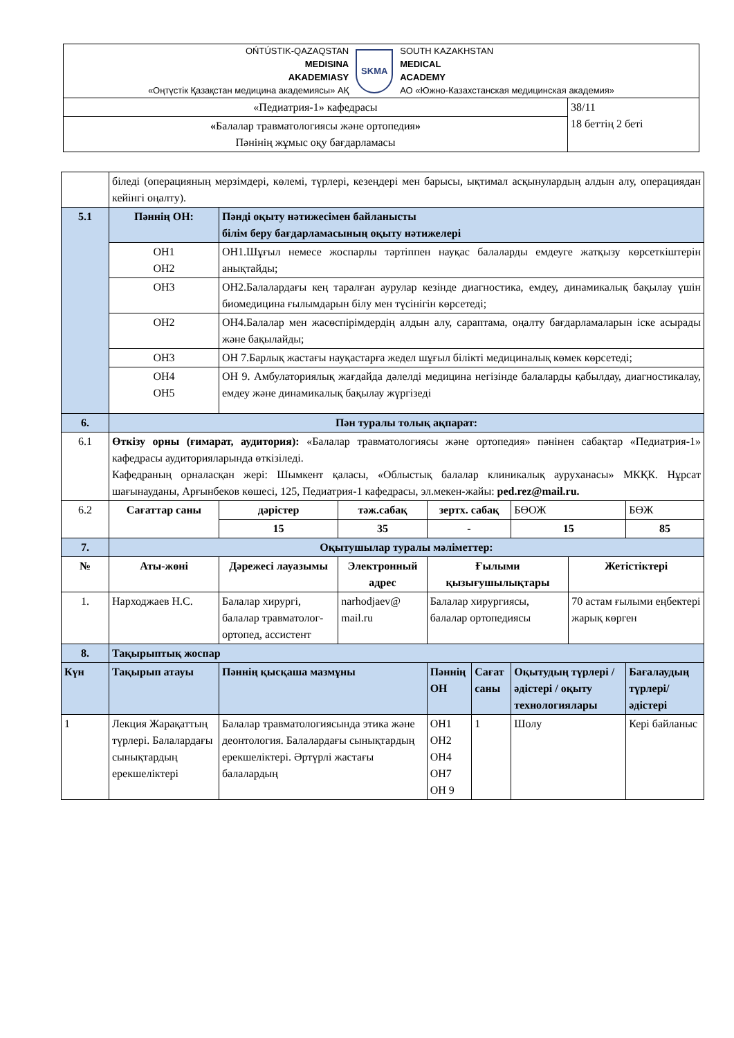| OŃTÚSTIK-QAZAQSTAN MEDISINA AKADEMIASY «Оңтүстік Қазақстан медицина академиясы» АҚ SKMA SOUTH KAZAKHSTAN MEDICAL ACADEMY АО «Южно-Казахстанская медицинская академия» | |
| «Педиатрия-1» кафедрасы | 38/11 18 беттің 2 беті |
| « Балалар травматологиясы және ортопедия » Пәнінің жұмыс оқу бағдарламасы | |
| | біледі (операцияның мерзімдері, көлемі, түрлері, кезеңдері мен барысы, ықтимал асқынулардың алдын алу, операциядан кейінгі оңалту). | | | | | | | |
| 5.1 | Пәннің ОН: | Пәнді оқыту нәтижесімен байланысты білім беру бағдарламасының оқыту нәтижелері | | | | | | |
| | ОН1 ОН2 | ОН1.Шұғыл немесе жоспарлы тәртіппен науқас балаларды емдеуге жатқызу көрсеткіштерін анықтайды; | | | | | | |
| | ОН3 | ОН2.Балалардағы кең таралған аурулар кезінде диагностика, емдеу, динамикалық бақылау үшін биомедицина ғылымдарын білу мен түсінігін көрсетеді; | | | | | | |
| | ОН2 | ОН4.Балалар мен жасөспірімдердің алдын алу, сараптама, оңалту бағдарламаларын іске асырады және бақылайды; | | | | | | |
| | ОН3 | ОН 7.Барлық жастағы науқастарға жедел шұғыл білікті медициналық көмек көрсетеді; | | | | | | |
| | ОН4 ОН5 | ОН 9. Амбулаториялық жағдайда дәлелді медицина негізінде балаларды қабылдау, диагностикалау, емдеу және динамикалық бақылау жүргізеді | | | | | | |
| 6. | Пән туралы толық ақпарат: | | | | | | | |
| 6.1 | Өткізу орны (ғимарат, аудитория): «Балалар травматологиясы және ортопедия» пәнінен сабақтар «Педиатрия-1» кафедрасы аудиторияларында өткізіледі. Кафедраның орналасқан жері: Шымкент қаласы, «Облыстық балалар клиникалық ауруханасы» МКҚК. Нұрсат шағынауданы, Арғынбеков көшесі, 125, Педиатрия-1 кафедрасы, эл.мекен-жайы: ped.rez@mail.ru. | | | | | | | |
| 6.2 | Сағаттар саны | дәрістер | тәж.сабақ | зертх. сабақ | | БӨОЖ | | БӨЖ |
| | | 15 | 35 | - | | 15 | | 85 |
| 7. | Оқытушылар туралы мәліметтер: | | | | | | | |
| № | Аты-жөні | Дәрежесі лауазымы | Электронный адрес | Ғылыми қызығушылықтары | | | Жетістіктері | |
| 1. | Нарходжаев Н.С. | Балалар хирургі, балалар травматолог-ортопед, ассистент | narhodjaev@ mail.ru | Балалар хирургиясы, балалар ортопедиясы | | | 70 астам ғылыми еңбектері жарық көрген | |
| 8. | Тақырыптық жоспар | | | | | | | |
| Күн | Тақырып атауы | Пәннің қысқаша мазмұны | | Пәннің ОН | Сағат саны | Оқытудың түрлері / әдістері / оқыту технологиялары | | Бағалаудың түрлері/ әдістері |
| 1 | Лекция Жарақаттың түрлері. Балалардағы сынықтардың ерекшеліктері | Балалар травматологиясында этика және деонтология. Балалардағы сынықтардың ерекшеліктері. Әртүрлі жастағы балалардың | | ОН1 ОН2 ОН4 ОН7 ОН 9 | 1 | Шолу | | Кері байланыс |